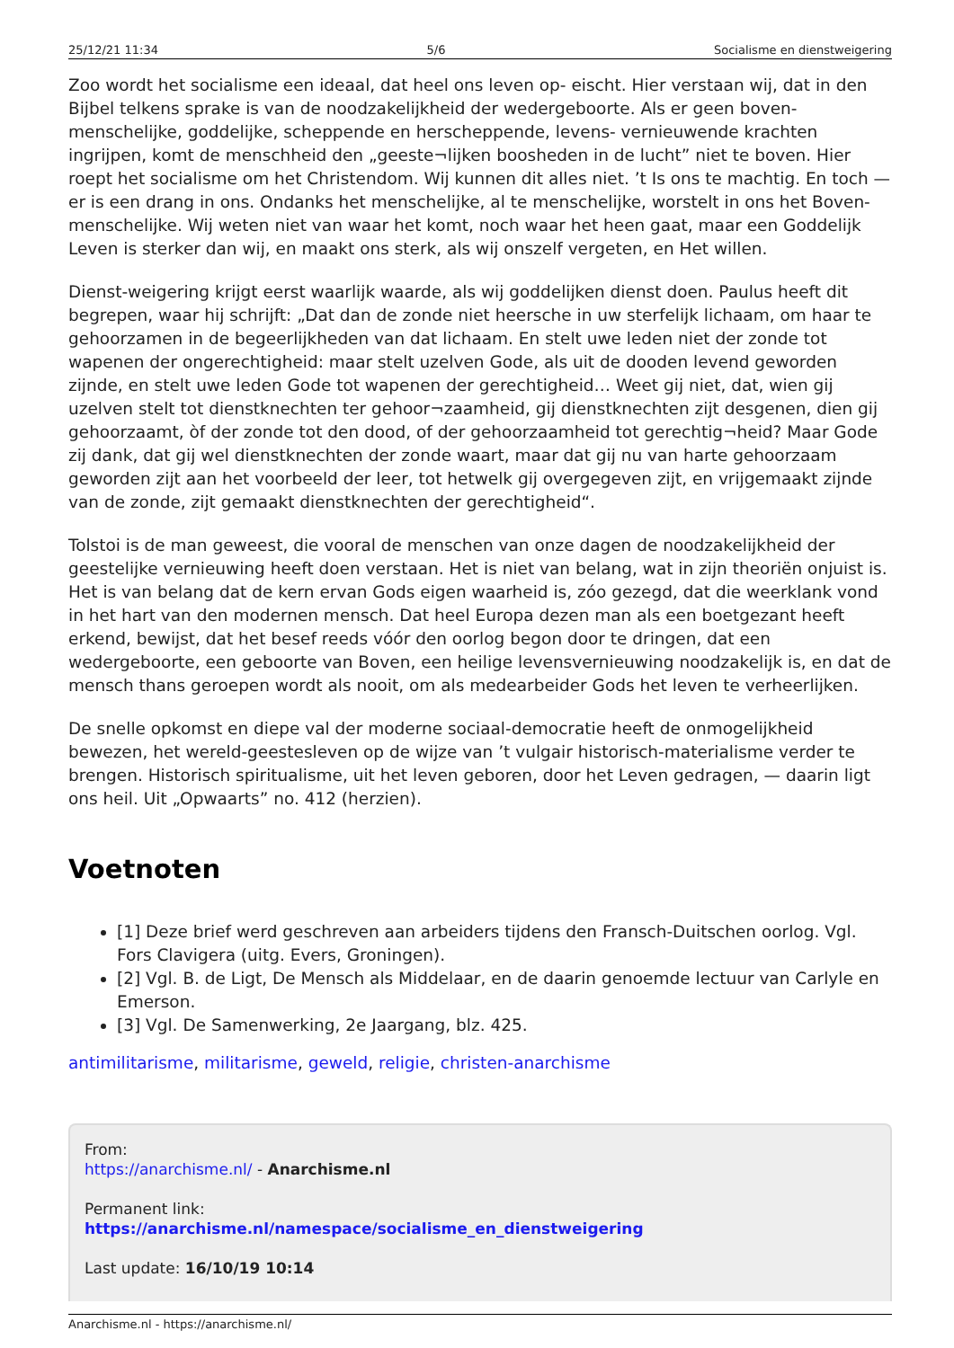25/12/21 11:34 5/6 Socialisme en dienstweigering
Zoo wordt het socialisme een ideaal, dat heel ons leven op- eischt. Hier verstaan wij, dat in den Bijbel telkens sprake is van de noodzakelijkheid der wedergeboorte. Als er geen boven- menschelijke, goddelijke, scheppende en herscheppende, levens- vernieuwende krachten ingrijpen, komt de menschheid den „geeste¬lijken boosheden in de lucht” niet te boven. Hier roept het socialisme om het Christendom. Wij kunnen dit alles niet. ’t Is ons te machtig. En toch — er is een drang in ons. Ondanks het menschelijke, al te menschelijke, worstelt in ons het Boven- menschelijke. Wij weten niet van waar het komt, noch waar het heen gaat, maar een Goddelijk Leven is sterker dan wij, en maakt ons sterk, als wij onszelf vergeten, en Het willen.
Dienst-weigering krijgt eerst waarlijk waarde, als wij goddelijken dienst doen. Paulus heeft dit begrepen, waar hij schrijft: „Dat dan de zonde niet heersche in uw sterfelijk lichaam, om haar te gehoorzamen in de begeerlijkheden van dat lichaam. En stelt uwe leden niet der zonde tot wapenen der ongerechtigheid: maar stelt uzelven Gode, als uit de dooden levend geworden zijnde, en stelt uwe leden Gode tot wapenen der gerechtigheid… Weet gij niet, dat, wien gij uzelven stelt tot dienstknechten ter gehoor¬zaamheid, gij dienstknechten zijt desgenen, dien gij gehoorzaamt, òf der zonde tot den dood, of der gehoorzaamheid tot gerechtig¬heid? Maar Gode zij dank, dat gij wel dienstknechten der zonde waart, maar dat gij nu van harte gehoorzaam geworden zijt aan het voorbeeld der leer, tot hetwelk gij overgegeven zijt, en vrijgemaakt zijnde van de zonde, zijt gemaakt dienstknechten der gerechtigheid“.
Tolstoi is de man geweest, die vooral de menschen van onze dagen de noodzakelijkheid der geestelijke vernieuwing heeft doen verstaan. Het is niet van belang, wat in zijn theoriën onjuist is. Het is van belang dat de kern ervan Gods eigen waarheid is, zóo gezegd, dat die weerklank vond in het hart van den modernen mensch. Dat heel Europa dezen man als een boetgezant heeft erkend, bewijst, dat het besef reeds vóór den oorlog begon door te dringen, dat een wedergeboorte, een geboorte van Boven, een heilige levensvernieuwing noodzakelijk is, en dat de mensch thans geroepen wordt als nooit, om als medearbeider Gods het leven te verheerlijken.
De snelle opkomst en diepe val der moderne sociaal-democratie heeft de onmogelijkheid bewezen, het wereld-geestesleven op de wijze van ’t vulgair historisch-materialisme verder te brengen. Historisch spiritualisme, uit het leven geboren, door het Leven gedragen, — daarin ligt ons heil. Uit „Opwaarts” no. 412 (herzien).
Voetnoten
[1] Deze brief werd geschreven aan arbeiders tijdens den Fransch-Duitschen oorlog. Vgl. Fors Clavigera (uitg. Evers, Groningen).
[2] Vgl. B. de Ligt, De Mensch als Middelaar, en de daarin genoemde lectuur van Carlyle en Emerson.
[3] Vgl. De Samenwerking, 2e Jaargang, blz. 425.
antimilitarisme, militarisme, geweld, religie, christen-anarchisme
From:
https://anarchisme.nl/ - Anarchisme.nl
Permanent link:
https://anarchisme.nl/namespace/socialisme_en_dienstweigering
Last update: 16/10/19 10:14
Anarchisme.nl - https://anarchisme.nl/